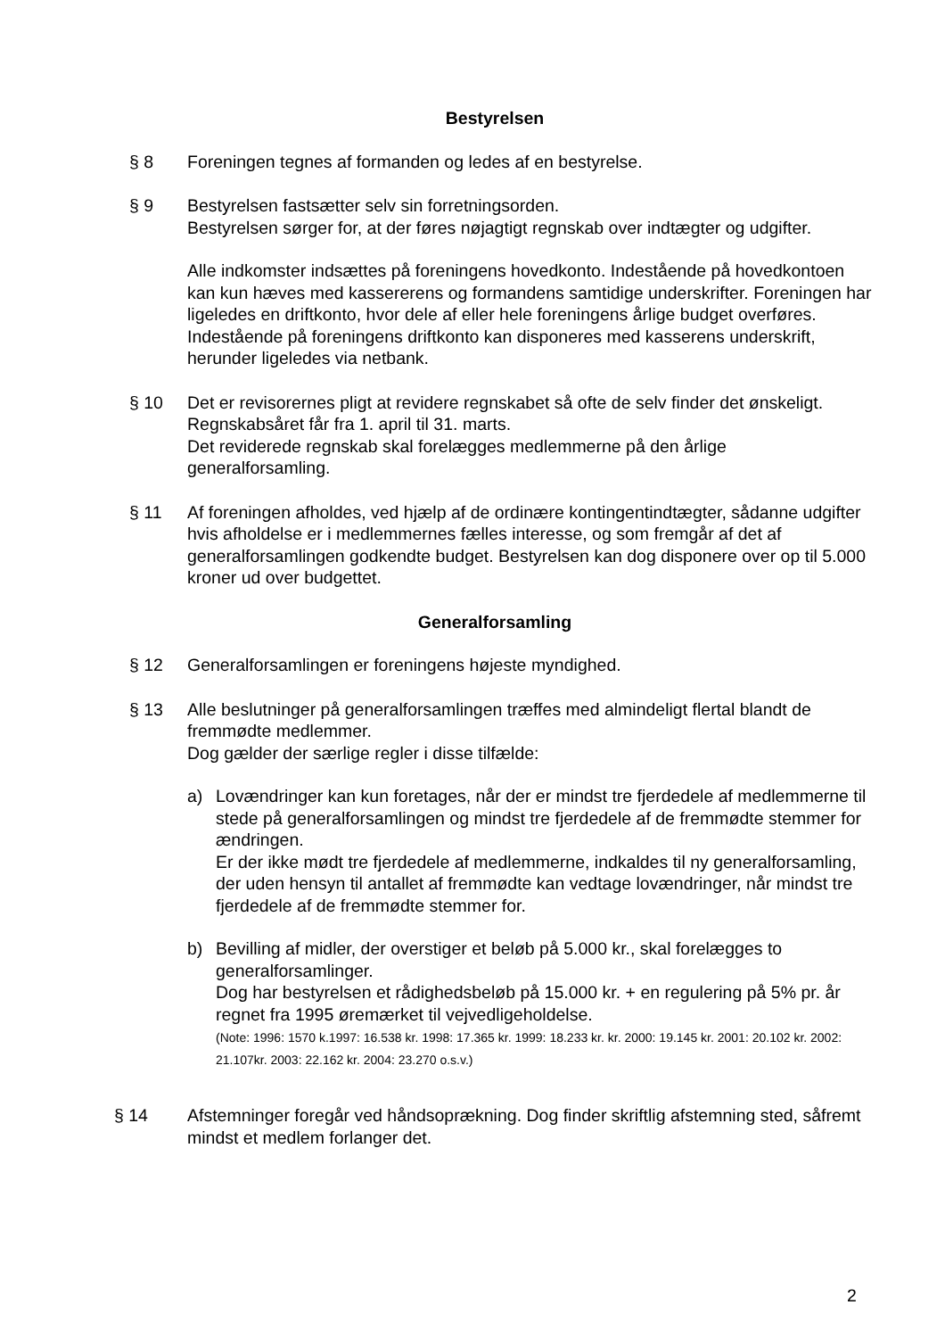Bestyrelsen
§ 8 Foreningen tegnes af formanden og ledes af en bestyrelse.
§ 9 Bestyrelsen fastsætter selv sin forretningsorden.
Bestyrelsen sørger for, at der føres nøjagtigt regnskab over indtægter og udgifter.
Alle indkomster indsættes på foreningens hovedkonto. Indestående på hovedkontoen kan kun hæves med kassererens og formandens samtidige underskrifter. Foreningen har ligeledes en driftkonto, hvor dele af eller hele foreningens årlige budget overføres. Indestående på foreningens driftkonto kan disponeres med kasserens underskrift, herunder ligeledes via netbank.
§ 10 Det er revisorernes pligt at revidere regnskabet så ofte de selv finder det ønskeligt.
Regnskabsåret får fra 1. april til 31. marts.
Det reviderede regnskab skal forelægges medlemmerne på den årlige generalforsamling.
§ 11 Af foreningen afholdes, ved hjælp af de ordinære kontingentindtægter, sådanne udgifter hvis afholdelse er i medlemmernes fælles interesse, og som fremgår af det af generalforsamlingen godkendte budget. Bestyrelsen kan dog disponere over op til 5.000 kroner ud over budgettet.
Generalforsamling
§ 12 Generalforsamlingen er foreningens højeste myndighed.
§ 13 Alle beslutninger på generalforsamlingen træffes med almindeligt flertal blandt de fremmødte medlemmer.
Dog gælder der særlige regler i disse tilfælde:
a) Lovændringer kan kun foretages, når der er mindst tre fjerdedele af medlemmerne til stede på generalforsamlingen og mindst tre fjerdedele af de fremmødte stemmer for ændringen.
Er der ikke mødt tre fjerdedele af medlemmerne, indkaldes til ny generalforsamling, der uden hensyn til antallet af fremmødte kan vedtage lovændringer, når mindst tre fjerdedele af de fremmødte stemmer for.
b) Bevilling af midler, der overstiger et beløb på 5.000 kr., skal forelægges to generalforsamlinger.
Dog har bestyrelsen et rådighedsbeløb på 15.000 kr. + en regulering på 5% pr. år regnet fra 1995 øremærket til vejvedligeholdelse.
(Note: 1996: 1570 k.1997: 16.538 kr. 1998: 17.365 kr. 1999: 18.233 kr. kr. 2000: 19.145 kr. 2001: 20.102 kr. 2002: 21.107kr. 2003: 22.162 kr. 2004: 23.270 o.s.v.)
§ 14 Afstemninger foregår ved håndsoprækning. Dog finder skriftlig afstemning sted, såfremt mindst et medlem forlanger det.
2